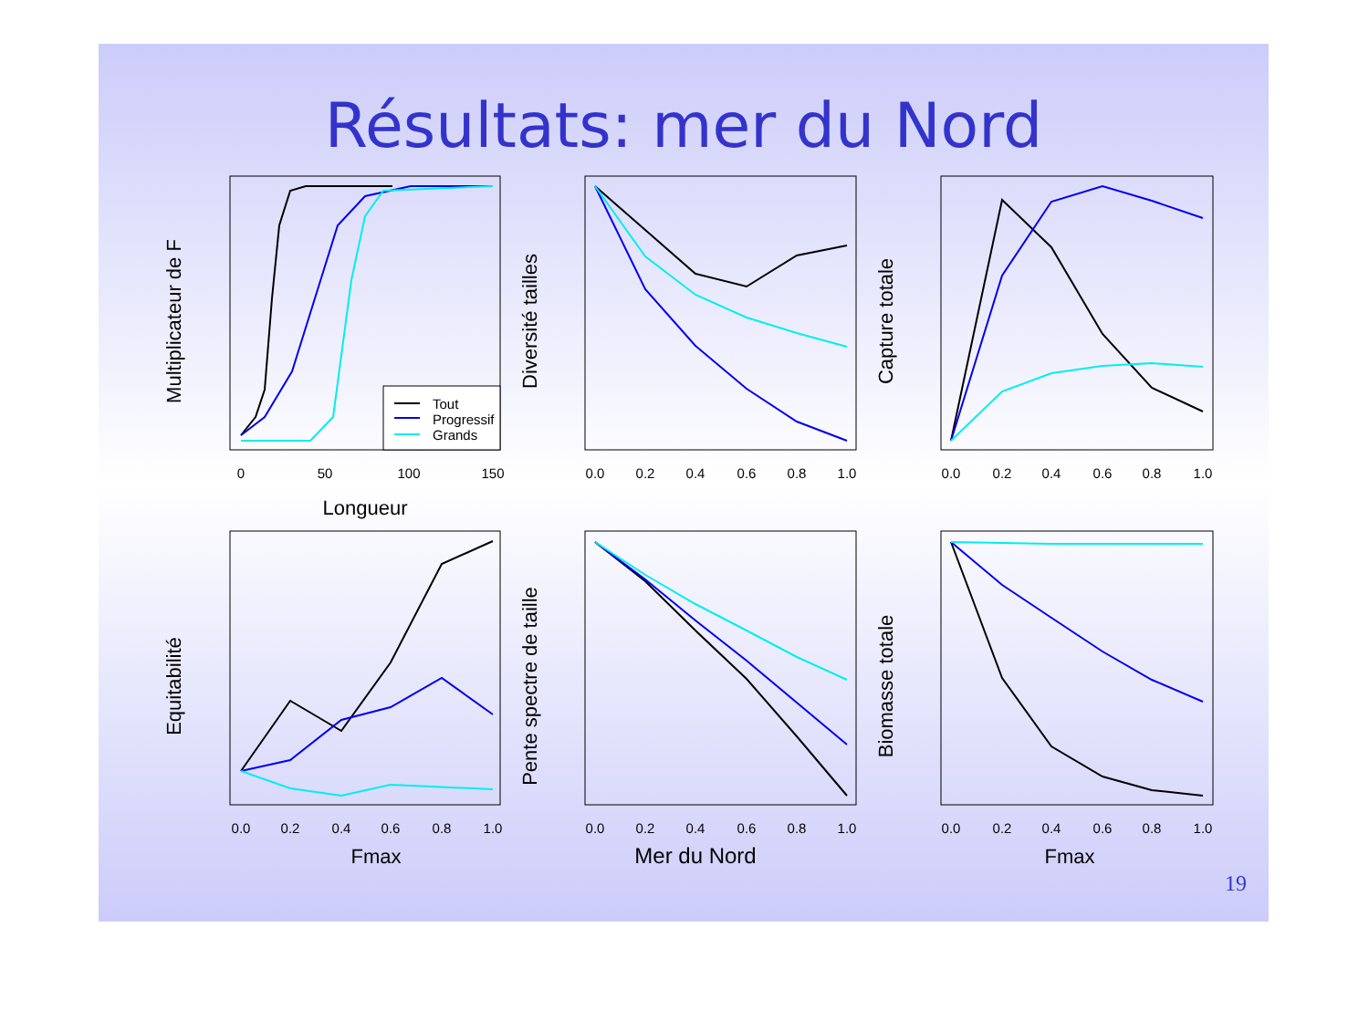Résultats: mer du Nord
Tout
Progressif
Grands
0
50
100
150
Longueur
0.0
0.2
0.4
0.6
0.8
1.0
0.0
0.2
0.4
0.6
0.8
1.0
0.0
0.2
0.4
0.6
0.8
1.0
Fmax
0.0
0.2
0.4
0.6
0.8
1.0
Mer du Nord
0.0
0.2
0.4
0.6
0.8
1.0
Fmax
Multiplicateur de F
Diversité tailles
Capture totale
Equitabilité
Pente spectre de taille
Biomasse totale
19